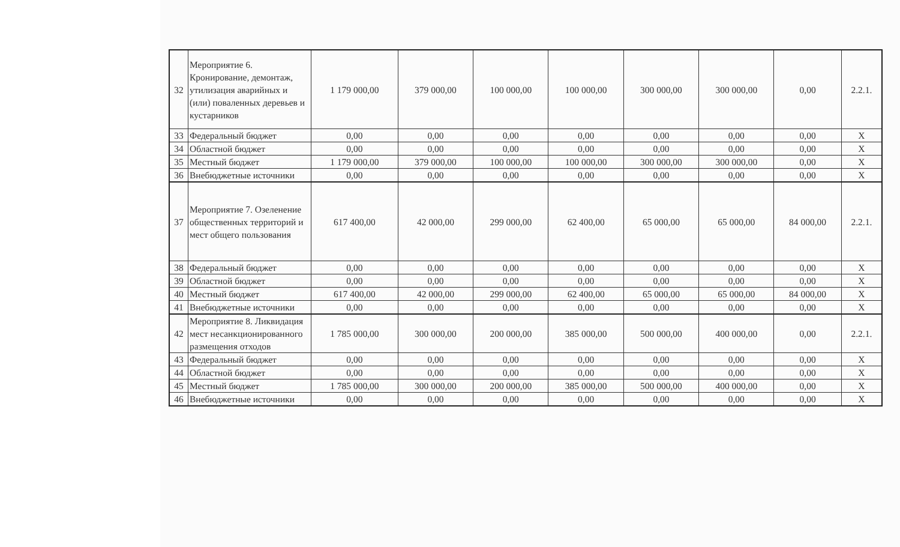| 32 | Мероприятие 6. Кронирование, демонтаж, утилизация аварийных и (или) поваленных деревьев и кустарников | 1 179 000,00 | 379 000,00 | 100 000,00 | 100 000,00 | 300 000,00 | 300 000,00 | 0,00 | 2.2.1. |
| 33 | Федеральный бюджет | 0,00 | 0,00 | 0,00 | 0,00 | 0,00 | 0,00 | 0,00 | X |
| 34 | Областной бюджет | 0,00 | 0,00 | 0,00 | 0,00 | 0,00 | 0,00 | 0,00 | X |
| 35 | Местный бюджет | 1 179 000,00 | 379 000,00 | 100 000,00 | 100 000,00 | 300 000,00 | 300 000,00 | 0,00 | X |
| 36 | Внебюджетные источники | 0,00 | 0,00 | 0,00 | 0,00 | 0,00 | 0,00 | 0,00 | X |
| 37 | Мероприятие 7. Озеленение общественных территорий и мест общего пользования | 617 400,00 | 42 000,00 | 299 000,00 | 62 400,00 | 65 000,00 | 65 000,00 | 84 000,00 | 2.2.1. |
| 38 | Федеральный бюджет | 0,00 | 0,00 | 0,00 | 0,00 | 0,00 | 0,00 | 0,00 | X |
| 39 | Областной бюджет | 0,00 | 0,00 | 0,00 | 0,00 | 0,00 | 0,00 | 0,00 | X |
| 40 | Местный бюджет | 617 400,00 | 42 000,00 | 299 000,00 | 62 400,00 | 65 000,00 | 65 000,00 | 84 000,00 | X |
| 41 | Внебюджетные источники | 0,00 | 0,00 | 0,00 | 0,00 | 0,00 | 0,00 | 0,00 | X |
| 42 | Мероприятие 8. Ликвидация мест несанкционированного размещения отходов | 1 785 000,00 | 300 000,00 | 200 000,00 | 385 000,00 | 500 000,00 | 400 000,00 | 0,00 | 2.2.1. |
| 43 | Федеральный бюджет | 0,00 | 0,00 | 0,00 | 0,00 | 0,00 | 0,00 | 0,00 | X |
| 44 | Областной бюджет | 0,00 | 0,00 | 0,00 | 0,00 | 0,00 | 0,00 | 0,00 | X |
| 45 | Местный бюджет | 1 785 000,00 | 300 000,00 | 200 000,00 | 385 000,00 | 500 000,00 | 400 000,00 | 0,00 | X |
| 46 | Внебюджетные источники | 0,00 | 0,00 | 0,00 | 0,00 | 0,00 | 0,00 | 0,00 | X |